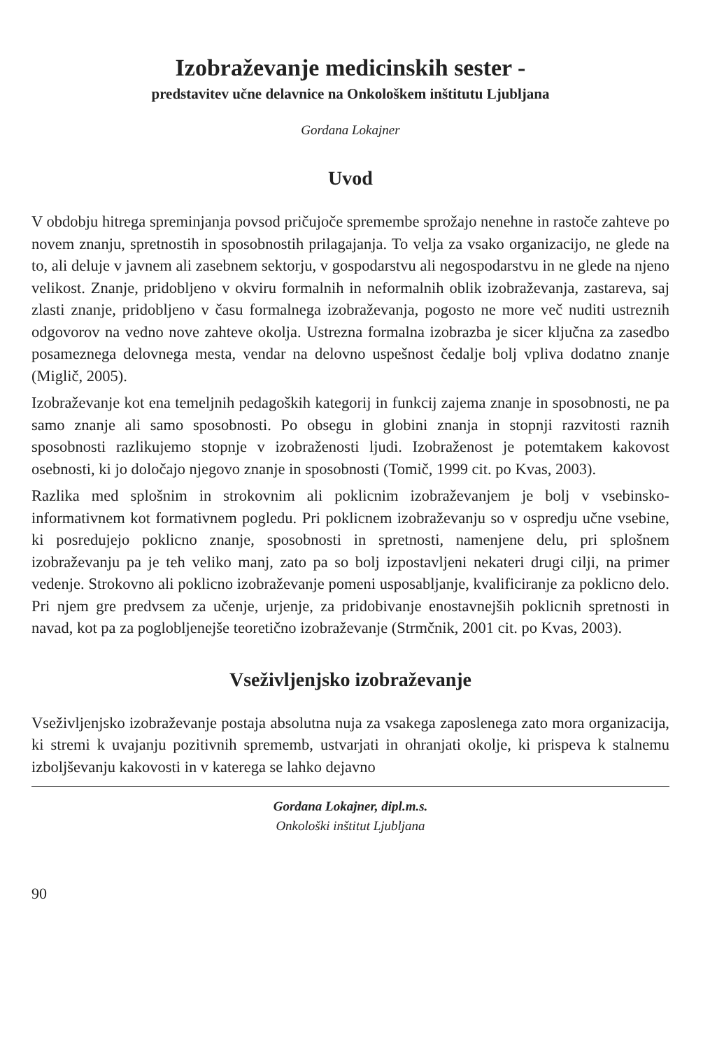Izobraževanje medicinskih sester -
predstavitev učne delavnice na Onkološkem inštitutu Ljubljana
Gordana Lokajner
Uvod
V obdobju hitrega spreminjanja povsod pričujoče spremembe sprožajo nenehne in rastoče zahteve po novem znanju, spretnostih in sposobnostih prilagajanja. To velja za vsako organizacijo, ne glede na to, ali deluje v javnem ali zasebnem sektorju, v gospodarstvu ali negospodarstvu in ne glede na njeno velikost. Znanje, pridobljeno v okviru formalnih in neformalnih oblik izobraževanja, zastareva, saj zlasti znanje, pridobljeno v času formalnega izobraževanja, pogosto ne more več nuditi ustreznih odgovorov na vedno nove zahteve okolja. Ustrezna formalna izobrazba je sicer ključna za zasedbo posameznega delovnega mesta, vendar na delovno uspešnost čedalje bolj vpliva dodatno znanje (Miglič, 2005).
Izobraževanje kot ena temeljnih pedagoških kategorij in funkcij zajema znanje in sposobnosti, ne pa samo znanje ali samo sposobnosti. Po obsegu in globini znanja in stopnji razvitosti raznih sposobnosti razlikujemo stopnje v izobraženosti ljudi. Izobraženost je potemtakem kakovost osebnosti, ki jo določajo njegovo znanje in sposobnosti (Tomič, 1999 cit. po Kvas, 2003).
Razlika med splošnim in strokovnim ali poklicnim izobraževanjem je bolj v vsebinsko-informativnem kot formativnem pogledu. Pri poklicnem izobraževanju so v ospredju učne vsebine, ki posredujejo poklicno znanje, sposobnosti in spretnosti, namenjene delu, pri splošnem izobraževanju pa je teh veliko manj, zato pa so bolj izpostavljeni nekateri drugi cilji, na primer vedenje. Strokovno ali poklicno izobraževanje pomeni usposabljanje, kvalificiranje za poklicno delo. Pri njem gre predvsem za učenje, urjenje, za pridobivanje enostavnejših poklicnih spretnosti in navad, kot pa za poglobljenejše teoretično izobraževanje (Strmčnik, 2001 cit. po Kvas, 2003).
Vseživljenjsko izobraževanje
Vseživljenjsko izobraževanje postaja absolutna nuja za vsakega zaposlenega zato mora organizacija, ki stremi k uvajanju pozitivnih sprememb, ustvarjati in ohranjati okolje, ki prispeva k stalnemu izboljševanju kakovosti in v katerega se lahko dejavno
Gordana Lokajner, dipl.m.s.
Onkološki inštitut Ljubljana
90